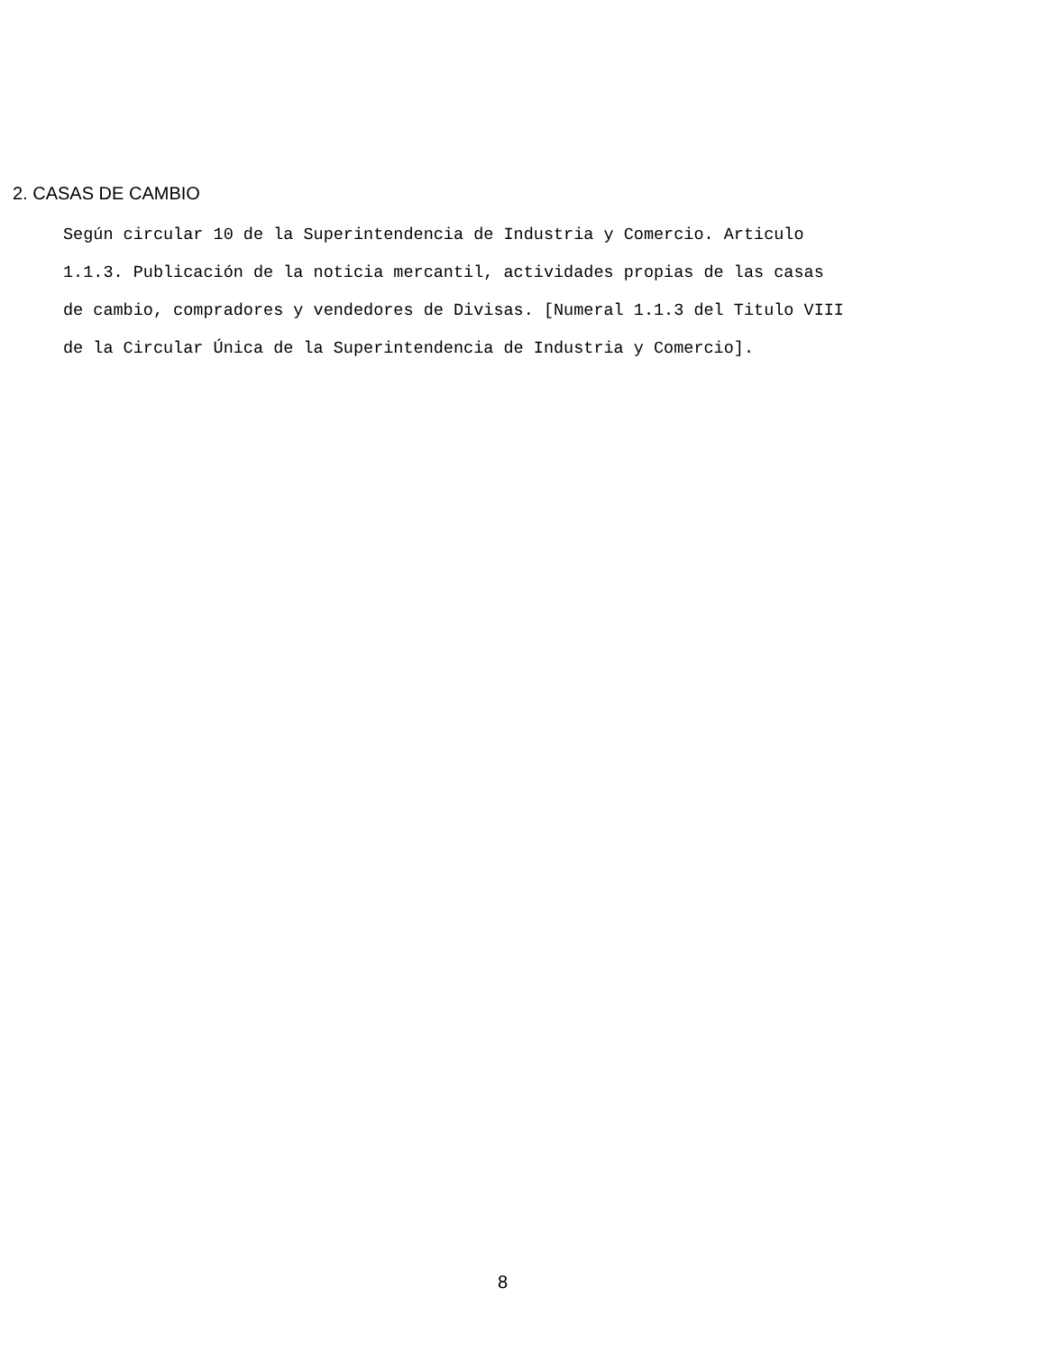2. CASAS DE CAMBIO
Según circular 10 de la Superintendencia de Industria y Comercio. Articulo
1.1.3. Publicación de la noticia mercantil, actividades propias de las casas
de cambio, compradores y vendedores de Divisas. [Numeral 1.1.3 del Titulo VIII
de la Circular Única de la Superintendencia de Industria y Comercio].
8